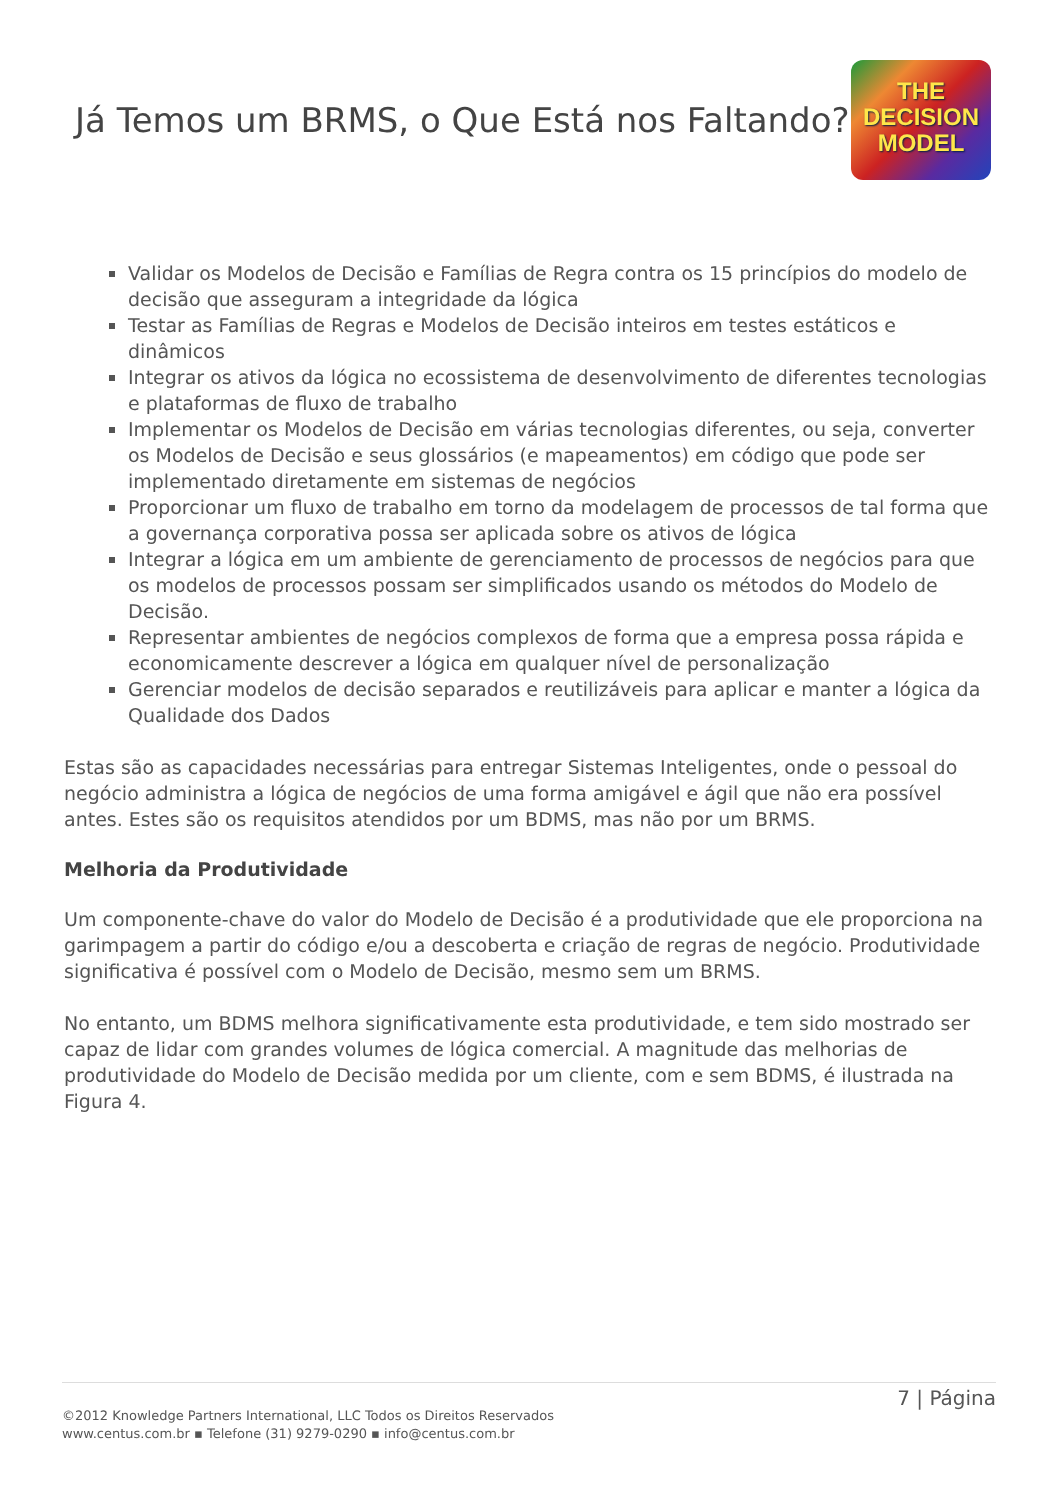Já Temos um BRMS, o Que Está nos Faltando?
THE
DECISION
MODEL
Validar os Modelos de Decisão e Famílias de Regra contra os 15 princípios do modelo de decisão que asseguram a integridade da lógica
Testar as Famílias de Regras e Modelos de Decisão inteiros em testes estáticos e dinâmicos
Integrar os ativos da lógica no ecossistema de desenvolvimento de diferentes tecnologias e plataformas de fluxo de trabalho
Implementar os Modelos de Decisão em várias tecnologias diferentes, ou seja, converter os Modelos de Decisão e seus glossários (e mapeamentos) em código que pode ser implementado diretamente em sistemas de negócios
Proporcionar um fluxo de trabalho em torno da modelagem de processos de tal forma que a governança corporativa possa ser aplicada sobre os ativos de lógica
Integrar a lógica em um ambiente de gerenciamento de processos de negócios para que os modelos de processos possam ser simplificados usando os métodos do Modelo de Decisão.
Representar ambientes de negócios complexos de forma que a empresa possa rápida e economicamente descrever a lógica em qualquer nível de personalização
Gerenciar modelos de decisão separados e reutilizáveis para aplicar e manter a lógica da Qualidade dos Dados
Estas são as capacidades necessárias para entregar Sistemas Inteligentes, onde o pessoal do negócio administra a lógica de negócios de uma forma amigável e ágil que não era possível antes. Estes são os requisitos atendidos por um BDMS, mas não por um BRMS.
Melhoria da Produtividade
Um componente-chave do valor do Modelo de Decisão é a produtividade que ele proporciona na garimpagem a partir do código e/ou a descoberta e criação de regras de negócio. Produtividade significativa é possível com o Modelo de Decisão, mesmo sem um BRMS.
No entanto, um BDMS melhora significativamente esta produtividade, e tem sido mostrado ser capaz de lidar com grandes volumes de lógica comercial. A magnitude das melhorias de produtividade do Modelo de Decisão medida por um cliente, com e sem BDMS, é ilustrada na Figura 4.
7 | Página
©2012 Knowledge Partners International, LLC Todos os Direitos Reservados
www.centus.com.br ▪ Telefone (31) 9279-0290 ▪ info@centus.com.br